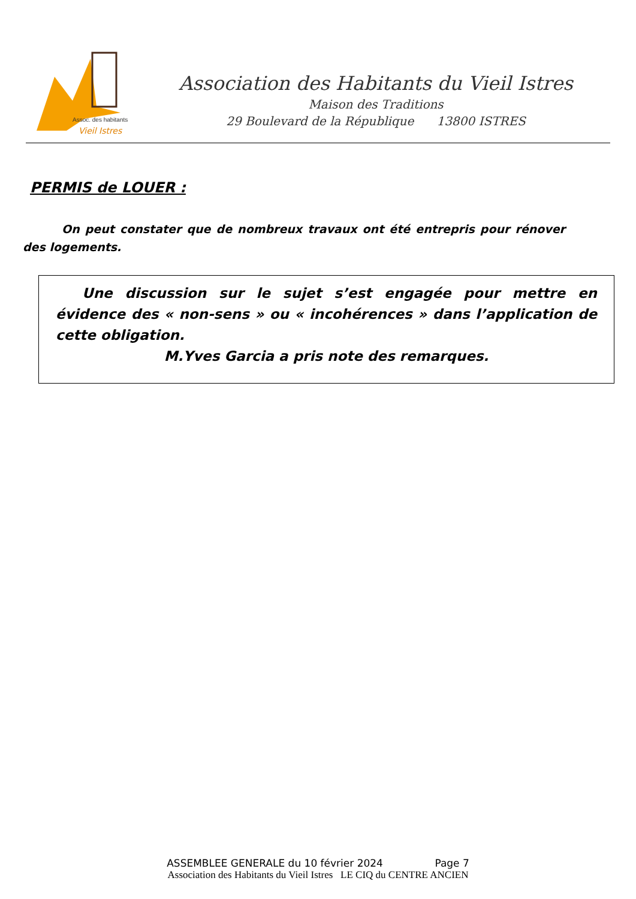Assoc. des habitants
Vieil Istres
Association des Habitants du Vieil Istres
Maison des Traditions
29 Boulevard de la République 13800 ISTRES
PERMIS de LOUER :
On peut constater que de nombreux travaux ont été entrepris pour rénover des logements.
Une discussion sur le sujet s’est engagée pour mettre en évidence des « non-sens » ou « incohérences » dans l’application de cette obligation.
M.Yves Garcia a pris note des remarques.
ASSEMBLEE GENERALE du 10 février 2024 Page 7
Association des Habitants du Vieil Istres LE CIQ du CENTRE ANCIEN